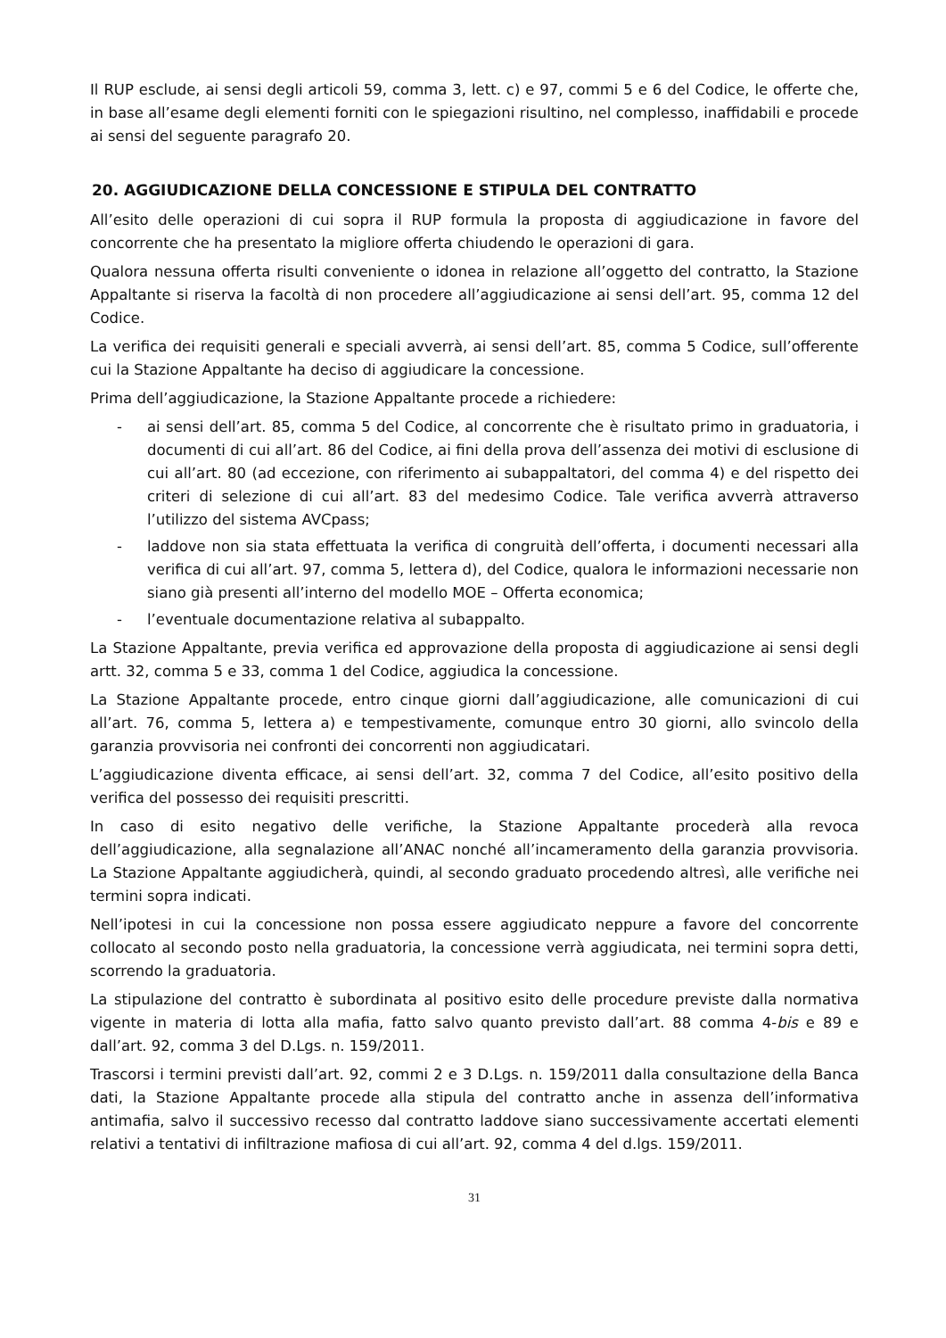Il RUP esclude, ai sensi degli articoli 59, comma 3, lett. c) e 97, commi 5 e 6 del Codice, le offerte che, in base all’esame degli elementi forniti con le spiegazioni risultino, nel complesso, inaffidabili e procede ai sensi del seguente paragrafo 20.
20. AGGIUDICAZIONE DELLA CONCESSIONE E STIPULA DEL CONTRATTO
All’esito delle operazioni di cui sopra il RUP formula la proposta di aggiudicazione in favore del concorrente che ha presentato la migliore offerta chiudendo le operazioni di gara.
Qualora nessuna offerta risulti conveniente o idonea in relazione all’oggetto del contratto, la Stazione Appaltante si riserva la facoltà di non procedere all’aggiudicazione ai sensi dell’art. 95, comma 12 del Codice.
La verifica dei requisiti generali e speciali avverrà, ai sensi dell’art. 85, comma 5 Codice, sull’offerente cui la Stazione Appaltante ha deciso di aggiudicare la concessione.
Prima dell’aggiudicazione, la Stazione Appaltante procede a richiedere:
- ai sensi dell’art. 85, comma 5 del Codice, al concorrente che è risultato primo in graduatoria, i documenti di cui all’art. 86 del Codice, ai fini della prova dell’assenza dei motivi di esclusione di cui all’art. 80 (ad eccezione, con riferimento ai subappaltatori, del comma 4) e del rispetto dei criteri di selezione di cui all’art. 83 del medesimo Codice. Tale verifica avverrà attraverso l’utilizzo del sistema AVCpass;
- laddove non sia stata effettuata la verifica di congruità dell’offerta, i documenti necessari alla verifica di cui all’art. 97, comma 5, lettera d), del Codice, qualora le informazioni necessarie non siano già presenti all’interno del modello MOE – Offerta economica;
- l’eventuale documentazione relativa al subappalto.
La Stazione Appaltante, previa verifica ed approvazione della proposta di aggiudicazione ai sensi degli artt. 32, comma 5 e 33, comma 1 del Codice, aggiudica la concessione.
La Stazione Appaltante procede, entro cinque giorni dall’aggiudicazione, alle comunicazioni di cui all’art. 76, comma 5, lettera a) e tempestivamente, comunque entro 30 giorni, allo svincolo della garanzia provvisoria nei confronti dei concorrenti non aggiudicatari.
L’aggiudicazione diventa efficace, ai sensi dell’art. 32, comma 7 del Codice, all’esito positivo della verifica del possesso dei requisiti prescritti.
In caso di esito negativo delle verifiche, la Stazione Appaltante procederà alla revoca dell’aggiudicazione, alla segnalazione all’ANAC nonché all’incameramento della garanzia provvisoria. La Stazione Appaltante aggiudicherà, quindi, al secondo graduato procedendo altresì, alle verifiche nei termini sopra indicati.
Nell’ipotesi in cui la concessione non possa essere aggiudicato neppure a favore del concorrente collocato al secondo posto nella graduatoria, la concessione verrà aggiudicata, nei termini sopra detti, scorrendo la graduatoria.
La stipulazione del contratto è subordinata al positivo esito delle procedure previste dalla normativa vigente in materia di lotta alla mafia, fatto salvo quanto previsto dall’art. 88 comma 4-bis e 89 e dall’art. 92, comma 3 del D.Lgs. n. 159/2011.
Trascorsi i termini previsti dall’art. 92, commi 2 e 3 D.Lgs. n. 159/2011 dalla consultazione della Banca dati, la Stazione Appaltante procede alla stipula del contratto anche in assenza dell’informativa antimafia, salvo il successivo recesso dal contratto laddove siano successivamente accertati elementi relativi a tentativi di infiltrazione mafiosa di cui all’art. 92, comma 4 del d.lgs. 159/2011.
31